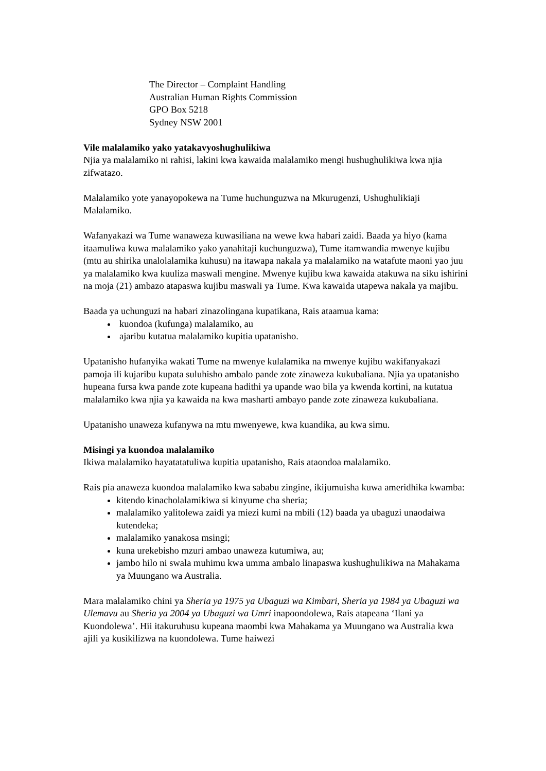The Director – Complaint Handling
Australian Human Rights Commission
GPO Box 5218
Sydney NSW 2001
Vile malalamiko yako yatakavyoshughulikiwa
Njia ya malalamiko ni rahisi, lakini kwa kawaida malalamiko mengi hushughulikiwa kwa njia zifwatazo.
Malalamiko yote yanayopokewa na Tume huchunguzwa na Mkurugenzi, Ushughulikiaji Malalamiko.
Wafanyakazi wa Tume wanaweza kuwasiliana na wewe kwa habari zaidi. Baada ya hiyo (kama itaamuliwa kuwa malalamiko yako yanahitaji kuchunguzwa), Tume itamwandia mwenye kujibu (mtu au shirika unalolalamika kuhusu) na itawapa nakala ya malalamiko na watafute maoni yao juu ya malalamiko kwa kuuliza maswali mengine. Mwenye kujibu kwa kawaida atakuwa na siku ishirini na moja (21) ambazo atapaswa kujibu maswali ya Tume. Kwa kawaida utapewa nakala ya majibu.
Baada ya uchunguzi na habari zinazolingana kupatikana, Rais ataamua kama:
kuondoa (kufunga) malalamiko, au
ajaribu kutatua malalamiko kupitia upatanisho.
Upatanisho hufanyika wakati Tume na mwenye kulalamika na mwenye kujibu wakifanyakazi pamoja ili kujaribu kupata suluhisho ambalo pande zote zinaweza kukubaliana. Njia ya upatanisho hupeana fursa kwa pande zote kupeana hadithi ya upande wao bila ya kwenda kortini, na kutatua malalamiko kwa njia ya kawaida na kwa masharti ambayo pande zote zinaweza kukubaliana.
Upatanisho unaweza kufanywa na mtu mwenyewe, kwa kuandika, au kwa simu.
Misingi ya kuondoa malalamiko
Ikiwa malalamiko hayatatatuliwa kupitia upatanisho, Rais ataondoa malalamiko.
Rais pia anaweza kuondoa malalamiko kwa sababu zingine, ikijumuisha kuwa ameridhika kwamba:
kitendo kinacholalamikiwa si kinyume cha sheria;
malalamiko yalitolewa zaidi ya miezi kumi na mbili (12) baada ya ubaguzi unaodaiwa kutendeka;
malalamiko yanakosa msingi;
kuna urekebisho mzuri ambao unaweza kutumiwa, au;
jambo hilo ni swala muhimu kwa umma ambalo linapaswa kushughulikiwa na Mahakama ya Muungano wa Australia.
Mara malalamiko chini ya Sheria ya 1975 ya Ubaguzi wa Kimbari, Sheria ya 1984 ya Ubaguzi wa Ulemavu au Sheria ya 2004 ya Ubaguzi wa Umri inapoondolewa, Rais atapeana ‘Ilani ya Kuondolewa’. Hii itakuruhusu kupeana maombi kwa Mahakama ya Muungano wa Australia kwa ajili ya kusikilizwa na kuondolewa. Tume haiwezi